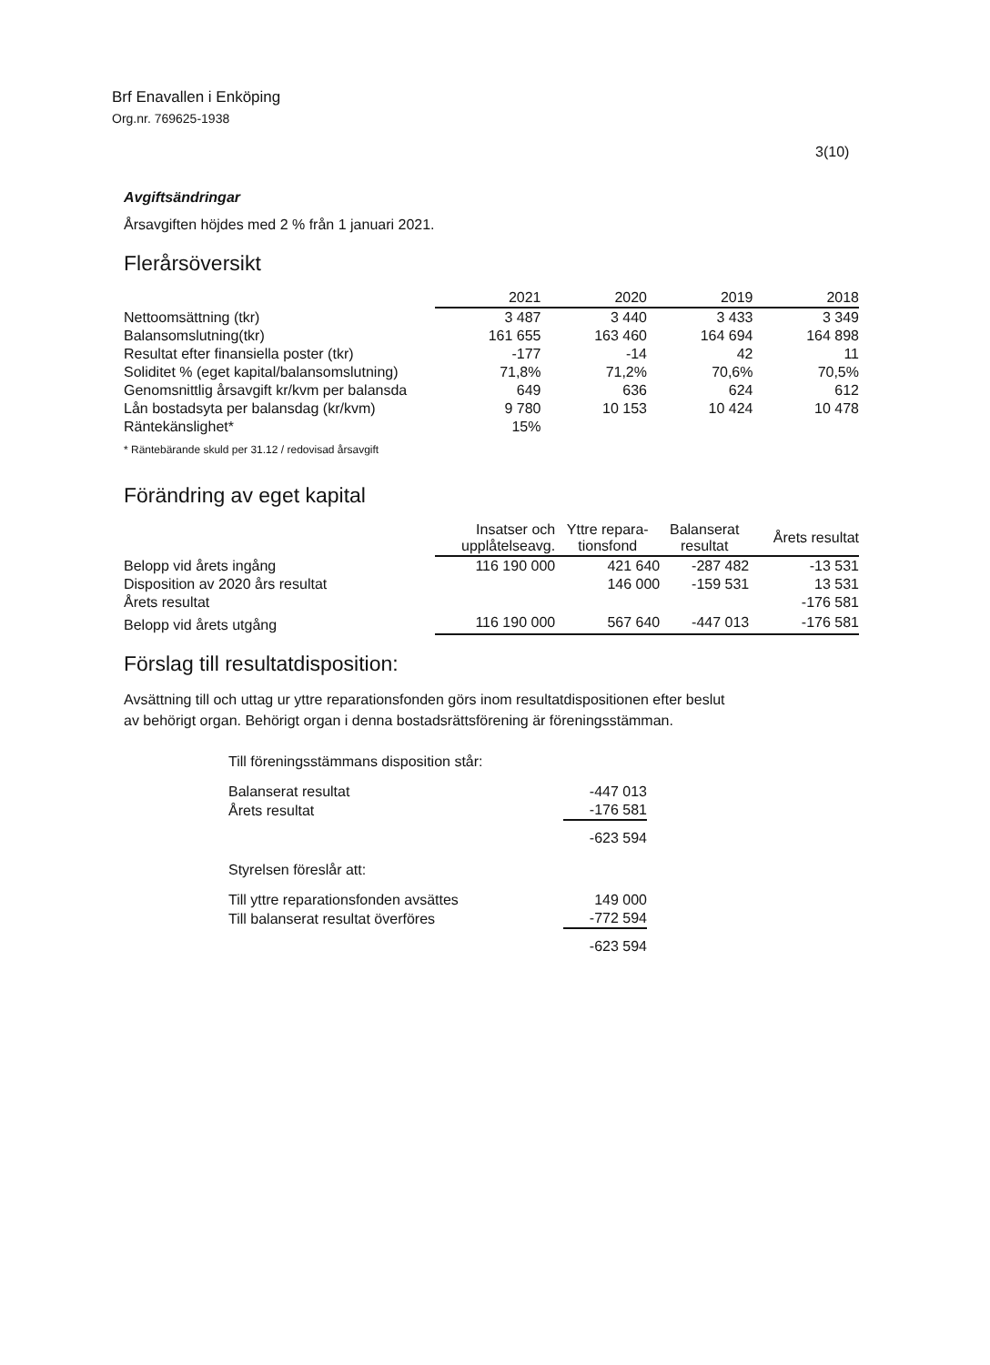Brf Enavallen i Enköping
Org.nr. 769625-1938
3(10)
Avgiftsändringar
Årsavgiften höjdes med 2 % från 1 januari 2021.
Flerårsöversikt
| | 2021 | 2020 | 2019 | 2018 |
| Nettoomsättning (tkr) | 3 487 | 3 440 | 3 433 | 3 349 |
| Balansomslutning(tkr) | 161 655 | 163 460 | 164 694 | 164 898 |
| Resultat efter finansiella poster (tkr) | -177 | -14 | 42 | 11 |
| Soliditet % (eget kapital/balansomslutning) | 71,8% | 71,2% | 70,6% | 70,5% |
| Genomsnittlig årsavgift kr/kvm per balansda | 649 | 636 | 624 | 612 |
| Lån bostadsyta per balansdag (kr/kvm) | 9 780 | 10 153 | 10 424 | 10 478 |
| Räntekänslighet* | 15% | | | |
* Räntebärande skuld per 31.12 / redovisad årsavgift
Förändring av eget kapital
| | Insatser och upplåtelseavg. | Yttre repara- tionsfond | Balanserat resultat | Årets resultat |
| Belopp vid årets ingång | 116 190 000 | 421 640 | -287 482 | -13 531 |
| Disposition av 2020 års resultat | | 146 000 | -159 531 | 13 531 |
| Årets resultat | | | | -176 581 |
| Belopp vid årets utgång | 116 190 000 | 567 640 | -447 013 | -176 581 |
Förslag till resultatdisposition:
Avsättning till och uttag ur yttre reparationsfonden görs inom resultatdispositionen efter beslut
av behörigt organ. Behörigt organ i denna bostadsrättsförening är föreningsstämman.
| Till föreningsstämmans disposition står: | |
| Balanserat resultat | -447 013 |
| Årets resultat | -176 581 |
| | -623 594 |
| Styrelsen föreslår att: | |
| Till yttre reparationsfonden avsättes | 149 000 |
| Till balanserat resultat överföres | -772 594 |
| | -623 594 |